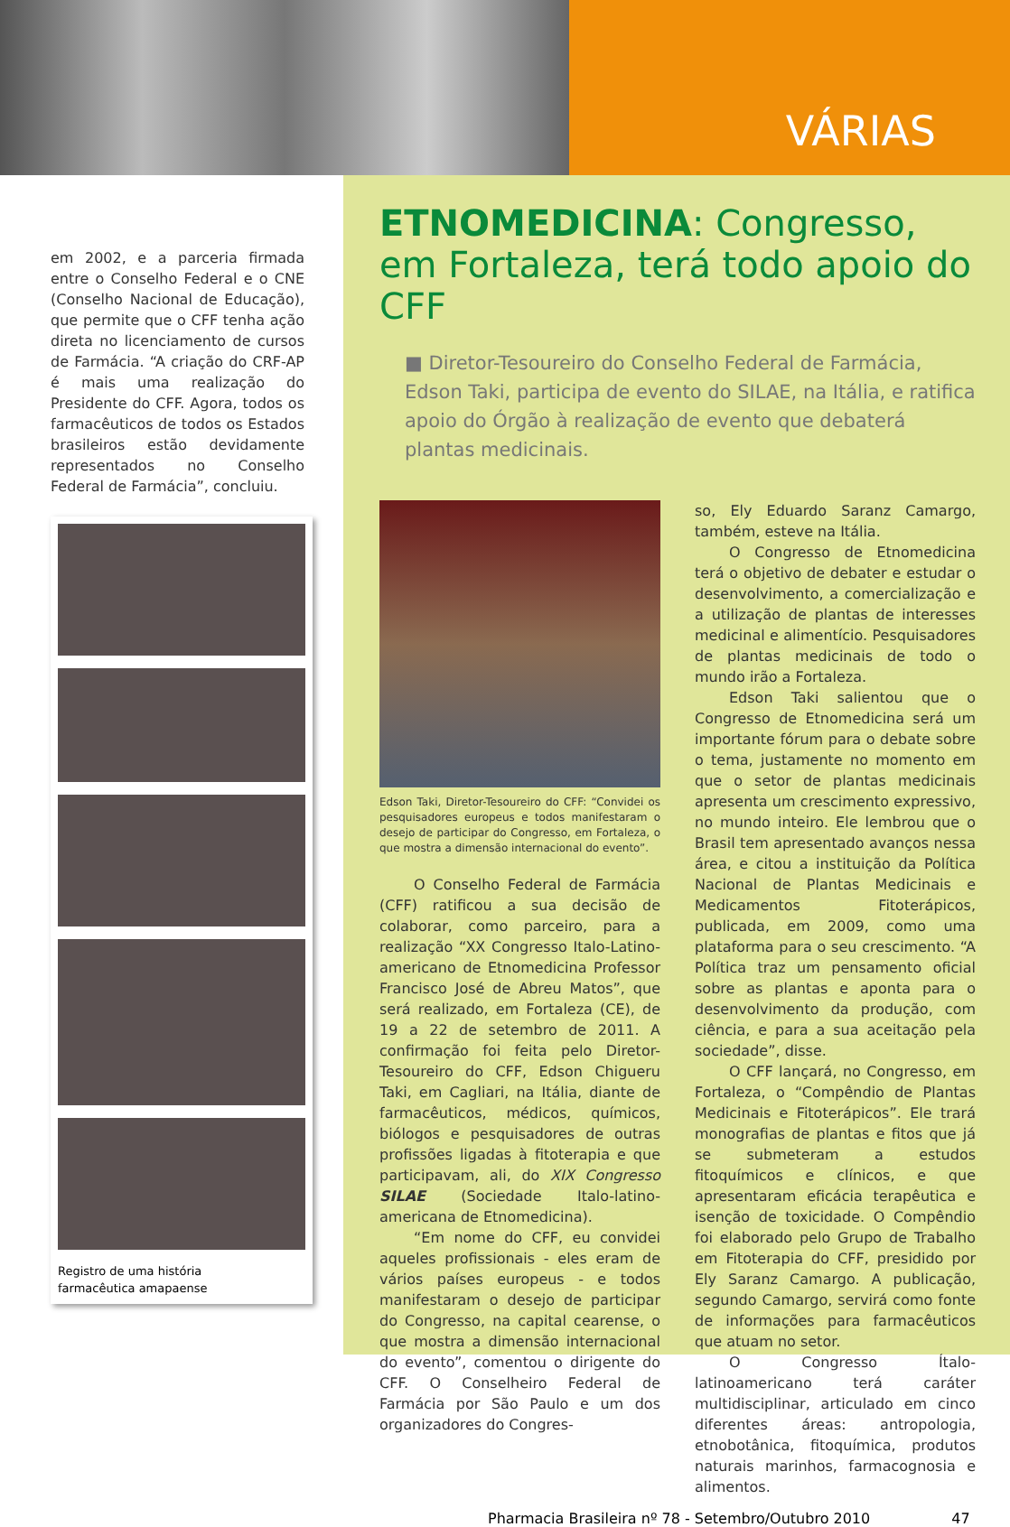VÁRIAS
em 2002, e a parceria firmada entre o Conselho Federal e o CNE (Conselho Nacional de Educação), que permite que o CFF tenha ação direta no licenciamento de cursos de Farmácia. “A criação do CRF-AP é mais uma realização do Presidente do CFF. Agora, todos os farmacêuticos de todos os Estados brasileiros estão devidamente representados no Conselho Federal de Farmácia”, concluiu.
Registro de uma história
farmacêutica amapaense
ETNOMEDICINA: Congresso, em Fortaleza, terá todo apoio do CFF
■ Diretor-Tesoureiro do Conselho Federal de Farmácia, Edson Taki, participa de evento do SILAE, na Itália, e ratifica apoio do Órgão à realização de evento que debaterá plantas medicinais.
Edson Taki, Diretor-Tesoureiro do CFF: “Convidei os pesquisadores europeus e todos manifestaram o desejo de participar do Congresso, em Fortaleza, o que mostra a dimensão internacional do evento”.
O Conselho Federal de Farmácia (CFF) ratificou a sua decisão de colaborar, como parceiro, para a realização “XX Congresso Italo-Latino-americano de Etnomedicina Professor Francisco José de Abreu Matos”, que será realizado, em Fortaleza (CE), de 19 a 22 de setembro de 2011. A confirmação foi feita pelo Diretor-Tesoureiro do CFF, Edson Chigueru Taki, em Cagliari, na Itália, diante de farmacêuticos, médicos, químicos, biólogos e pesquisadores de outras profissões ligadas à fitoterapia e que participavam, ali, do XIX Congresso SILAE (Sociedade Italo-latino-americana de Etnomedicina).
“Em nome do CFF, eu convidei aqueles profissionais - eles eram de vários países europeus - e todos manifestaram o desejo de participar do Congresso, na capital cearense, o que mostra a dimensão internacional do evento”, comentou o dirigente do CFF. O Conselheiro Federal de Farmácia por São Paulo e um dos organizadores do Congres-
so, Ely Eduardo Saranz Camargo, também, esteve na Itália.
O Congresso de Etnomedicina terá o objetivo de debater e estudar o desenvolvimento, a comercialização e a utilização de plantas de interesses medicinal e alimentício. Pesquisadores de plantas medicinais de todo o mundo irão a Fortaleza.
Edson Taki salientou que o Congresso de Etnomedicina será um importante fórum para o debate sobre o tema, justamente no momento em que o setor de plantas medicinais apresenta um crescimento expressivo, no mundo inteiro. Ele lembrou que o Brasil tem apresentado avanços nessa área, e citou a instituição da Política Nacional de Plantas Medicinais e Medicamentos Fitoterápicos, publicada, em 2009, como uma plataforma para o seu crescimento. “A Política traz um pensamento oficial sobre as plantas e aponta para o desenvolvimento da produção, com ciência, e para a sua aceitação pela sociedade”, disse.
O CFF lançará, no Congresso, em Fortaleza, o “Compêndio de Plantas Medicinais e Fitoterápicos”. Ele trará monografias de plantas e fitos que já se submeteram a estudos fitoquímicos e clínicos, e que apresentaram eficácia terapêutica e isenção de toxicidade. O Compêndio foi elaborado pelo Grupo de Trabalho em Fitoterapia do CFF, presidido por Ely Saranz Camargo. A publicação, segundo Camargo, servirá como fonte de informações para farmacêuticos que atuam no setor.
O Congresso Ítalo-latinoamericano terá caráter multidisciplinar, articulado em cinco diferentes áreas: antropologia, etnobotânica, fitoquímica, produtos naturais marinhos, farmacognosia e alimentos.
Pharmacia Brasileira nº 78 - Setembro/Outubro 2010 47